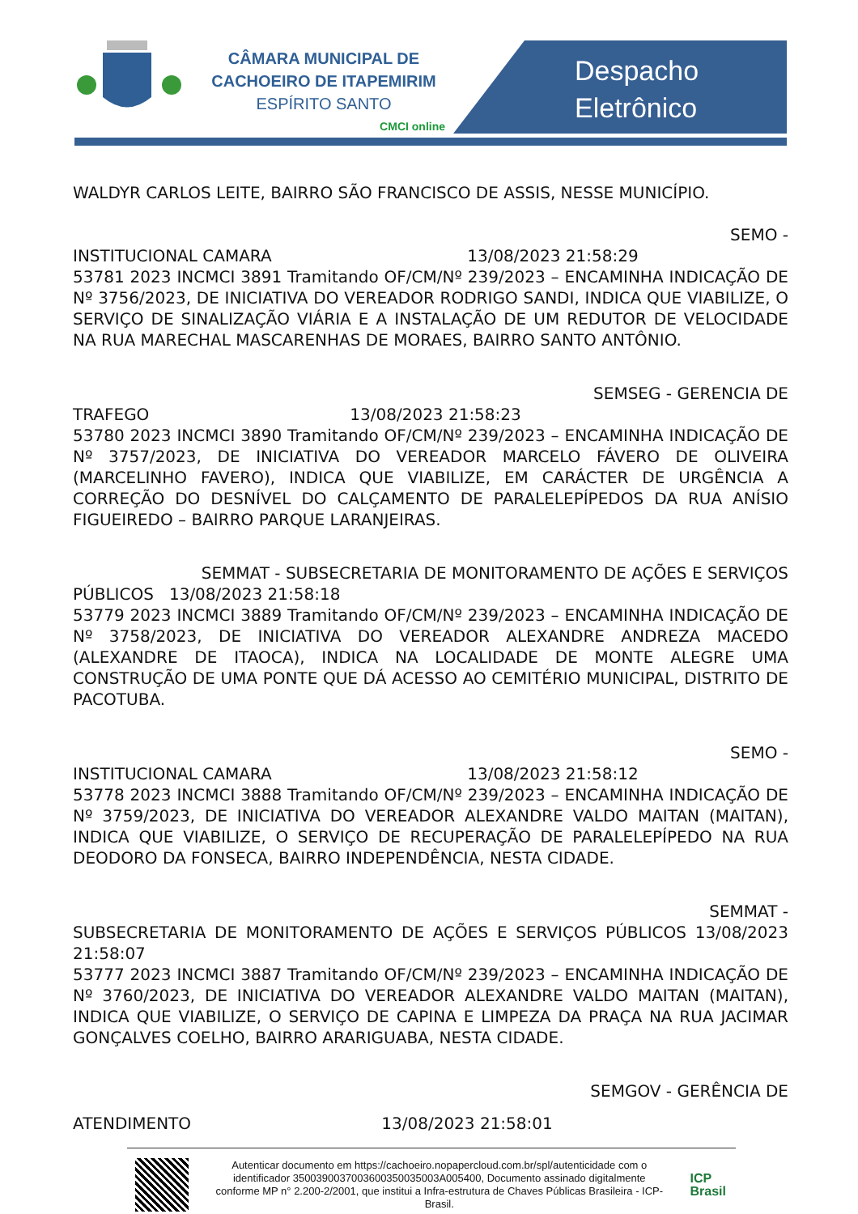CÂMARA MUNICIPAL DE
CACHOEIRO DE ITAPEMIRIM
ESPÍRITO SANTO
CMCI online
Despacho
Eletrônico
WALDYR CARLOS LEITE, BAIRRO SÃO FRANCISCO DE ASSIS, NESSE MUNICÍPIO.
SEMO -
INSTITUCIONAL CAMARA 13/08/2023 21:58:29
53781 2023 INCMCI 3891 Tramitando OF/CM/Nº 239/2023 – ENCAMINHA INDICAÇÃO DE Nº 3756/2023, DE INICIATIVA DO VEREADOR RODRIGO SANDI, INDICA QUE VIABILIZE, O SERVIÇO DE SINALIZAÇÃO VIÁRIA E A INSTALAÇÃO DE UM REDUTOR DE VELOCIDADE NA RUA MARECHAL MASCARENHAS DE MORAES, BAIRRO SANTO ANTÔNIO.
SEMSEG - GERENCIA DE
TRAFEGO 13/08/2023 21:58:23
53780 2023 INCMCI 3890 Tramitando OF/CM/Nº 239/2023 – ENCAMINHA INDICAÇÃO DE Nº 3757/2023, DE INICIATIVA DO VEREADOR MARCELO FÁVERO DE OLIVEIRA (MARCELINHO FAVERO), INDICA QUE VIABILIZE, EM CARÁCTER DE URGÊNCIA A CORREÇÃO DO DESNÍVEL DO CALÇAMENTO DE PARALELEPÍPEDOS DA RUA ANÍSIO FIGUEIREDO – BAIRRO PARQUE LARANJEIRAS.
SEMMAT - SUBSECRETARIA DE MONITORAMENTO DE AÇÕES E SERVIÇOS
PÚBLICOS 13/08/2023 21:58:18
53779 2023 INCMCI 3889 Tramitando OF/CM/Nº 239/2023 – ENCAMINHA INDICAÇÃO DE Nº 3758/2023, DE INICIATIVA DO VEREADOR ALEXANDRE ANDREZA MACEDO (ALEXANDRE DE ITAOCA), INDICA NA LOCALIDADE DE MONTE ALEGRE UMA CONSTRUÇÃO DE UMA PONTE QUE DÁ ACESSO AO CEMITÉRIO MUNICIPAL, DISTRITO DE PACOTUBA.
SEMO -
INSTITUCIONAL CAMARA 13/08/2023 21:58:12
53778 2023 INCMCI 3888 Tramitando OF/CM/Nº 239/2023 – ENCAMINHA INDICAÇÃO DE Nº 3759/2023, DE INICIATIVA DO VEREADOR ALEXANDRE VALDO MAITAN (MAITAN), INDICA QUE VIABILIZE, O SERVIÇO DE RECUPERAÇÃO DE PARALELEPÍPEDO NA RUA DEODORO DA FONSECA, BAIRRO INDEPENDÊNCIA, NESTA CIDADE.
SEMMAT -
SUBSECRETARIA DE MONITORAMENTO DE AÇÕES E SERVIÇOS PÚBLICOS 13/08/2023 21:58:07
53777 2023 INCMCI 3887 Tramitando OF/CM/Nº 239/2023 – ENCAMINHA INDICAÇÃO DE Nº 3760/2023, DE INICIATIVA DO VEREADOR ALEXANDRE VALDO MAITAN (MAITAN), INDICA QUE VIABILIZE, O SERVIÇO DE CAPINA E LIMPEZA DA PRAÇA NA RUA JACIMAR GONÇALVES COELHO, BAIRRO ARARIGUABA, NESTA CIDADE.
SEMGOV - GERÊNCIA DE
ATENDIMENTO 13/08/2023 21:58:01
Autenticar documento em https://cachoeiro.nopapercloud.com.br/spl/autenticidade com o identificador 3500390037003600350035003A005400, Documento assinado digitalmente conforme MP n° 2.200-2/2001, que institui a Infra-estrutura de Chaves Públicas Brasileira - ICP-Brasil.
ICP
Brasil